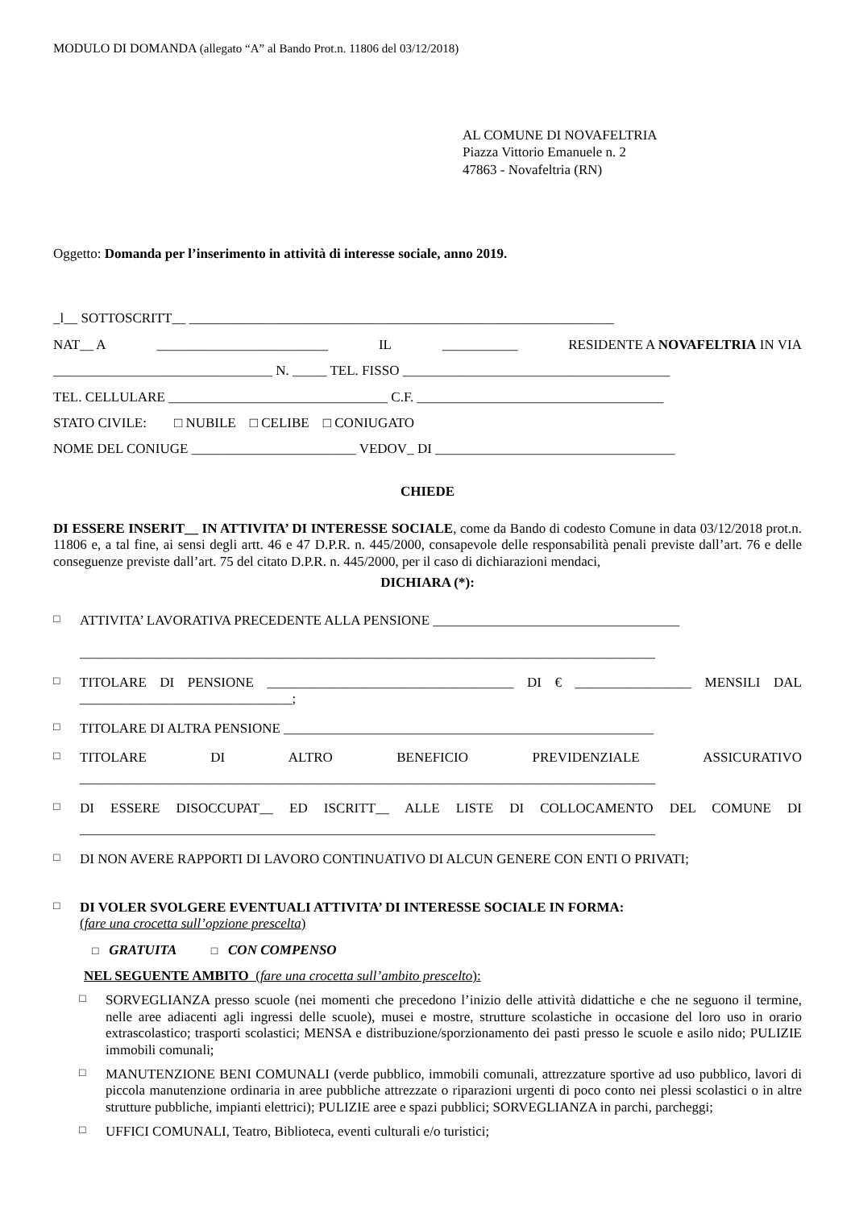MODULO DI DOMANDA (allegato “A” al Bando Prot.n. 11806 del 03/12/2018)
AL COMUNE DI NOVAFELTRIA
Piazza Vittorio Emanuele n. 2
47863 - Novafeltria (RN)
Oggetto: Domanda per l’inserimento in attività di interesse sociale, anno 2019.
_l__ SOTTOSCRITT__ ______________________________________________________________
NAT__ A _________________________ IL ___________ RESIDENTE A NOVAFELTRIA IN VIA
________________________________ N. _____ TEL. FISSO _______________________________________
TEL. CELLULARE ________________________________ C.F. ____________________________________
STATO CIVILE: □ NUBILE □ CELIBE □ CONIUGATO
NOME DEL CONIUGE ________________________ VEDOV_ DI ___________________________________
CHIEDE
DI ESSERE INSERIT__ IN ATTIVITA’ DI INTERESSE SOCIALE, come da Bando di codesto Comune in data 03/12/2018 prot.n. 11806 e, a tal fine, ai sensi degli artt. 46 e 47 D.P.R. n. 445/2000, consapevole delle responsabilità penali previste dall’art. 76 e delle conseguenze previste dall’art. 75 del citato D.P.R. n. 445/2000, per il caso di dichiarazioni mendaci,
DICHIARA (*):
□ ATTIVITA’ LAVORATIVA PRECEDENTE ALLA PENSIONE ____________________________________
____________________________________________________________________________________
□ TITOLARE DI PENSIONE ____________________________________ DI € _________________ MENSILI DAL _______________________________;
□ TITOLARE DI ALTRA PENSIONE ______________________________________________________
□ TITOLARE DI ALTRO BENEFICIO PREVIDENZIALE ASSICURATIVO
____________________________________________________________________________________
□ DI ESSERE DISOCCUPAT__ ED ISCRITT__ ALLE LISTE DI COLLOCAMENTO DEL COMUNE DI
____________________________________________________________________________________
□ DI NON AVERE RAPPORTI DI LAVORO CONTINUATIVO DI ALCUN GENERE CON ENTI O PRIVATI;
□ DI VOLER SVOLGERE EVENTUALI ATTIVITA’ DI INTERESSE SOCIALE IN FORMA:
(fare una crocetta sull’opzione prescelta)
□ GRATUITA □ CON COMPENSO
NEL SEGUENTE AMBITO (fare una crocetta sull’ambito prescelto):
□ SORVEGLIANZA presso scuole (nei momenti che precedono l’inizio delle attività didattiche e che ne seguono il termine, nelle aree adiacenti agli ingressi delle scuole), musei e mostre, strutture scolastiche in occasione del loro uso in orario extrascolastico; trasporti scolastici; MENSA e distribuzione/sporzionamento dei pasti presso le scuole e asilo nido; PULIZIE immobili comunali;
□ MANUTENZIONE BENI COMUNALI (verde pubblico, immobili comunali, attrezzature sportive ad uso pubblico, lavori di piccola manutenzione ordinaria in aree pubbliche attrezzate o riparazioni urgenti di poco conto nei plessi scolastici o in altre strutture pubbliche, impianti elettrici); PULIZIE aree e spazi pubblici; SORVEGLIANZA in parchi, parcheggi;
□ UFFICI COMUNALI, Teatro, Biblioteca, eventi culturali e/o turistici;